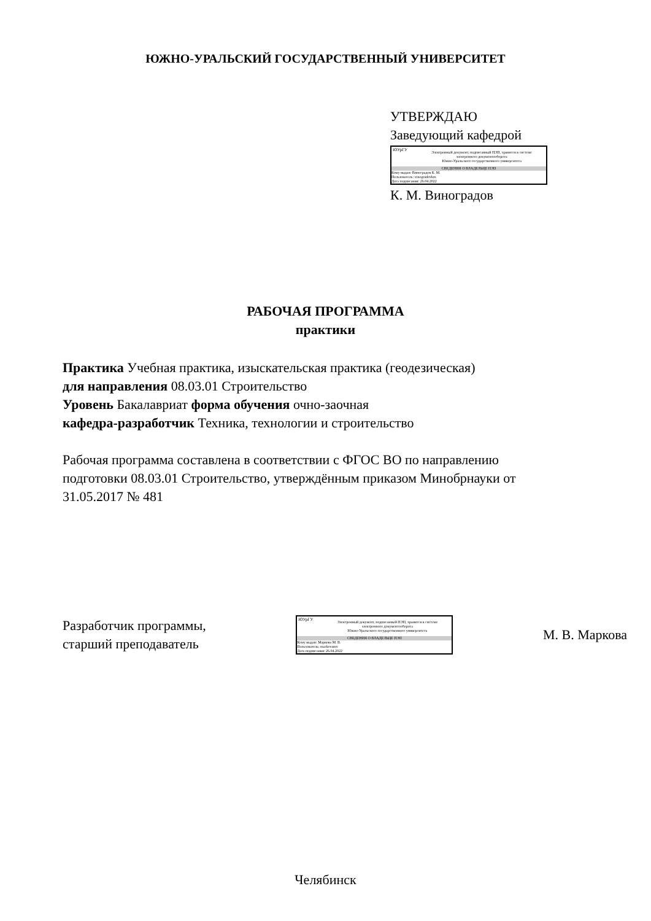ЮЖНО-УРАЛЬСКИЙ ГОСУДАРСТВЕННЫЙ УНИВЕРСИТЕТ
УТВЕРЖДАЮ
Заведующий кафедрой
ЮУрГУ
Электронный документ, подписанный ПЭП, хранится в системе
электронного документооборота
Южно-Уральского государственного университета
СВЕДЕНИЯ О ВЛАДЕЛЬЦЕ ПЭП
Кому выдан: Виноградов К. М.
Пользователь: vinogradovkm
Дата подписания: 26.04.2022
К. М. Виноградов
РАБОЧАЯ ПРОГРАММА
практики
Практика Учебная практика, изыскательская практика (геодезическая)
для направления 08.03.01 Строительство
Уровень Бакалавриат форма обучения очно-заочная
кафедра-разработчик Техника, технологии и строительство
Рабочая программа составлена в соответствии с ФГОС ВО по направлению
подготовки 08.03.01 Строительство, утверждённым приказом Минобрнауки от
31.05.2017 № 481
Разработчик программы,
старший преподаватель
ЮУрГУ
Электронный документ, подписанный ПЭП, хранится в системе
электронного документооборота
Южно-Уральского государственного университета
СВЕДЕНИЯ О ВЛАДЕЛЬЦЕ ПЭП
Кому выдан: Маркова М. В.
Пользователь: markovamv
Дата подписания: 26.04.2022
М. В. Маркова
Челябинск